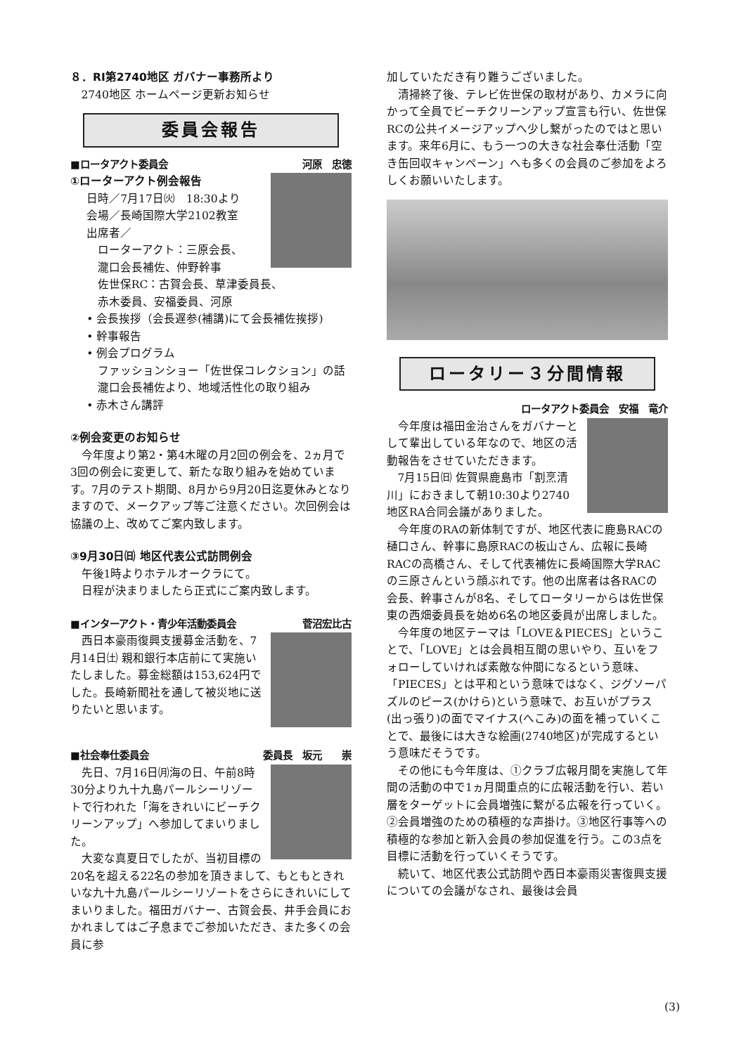８．RI第2740地区 ガバナー事務所より
2740地区 ホームページ更新お知らせ
委員会報告
■ロータアクト委員会 河原　忠徳
①ローターアクト例会報告
日時／7月17日㈫　18:30より
会場／長崎国際大学2102教室
出席者／
ローターアクト：三原会長、
瀧口会長補佐、仲野幹事
佐世保RC：古賀会長、草津委員長、
赤木委員、安福委員、河原
• 会長挨拶（会長遅参(補講)にて会長補佐挨拶)
• 幹事報告
• 例会プログラム
ファッションショー「佐世保コレクション」の話
瀧口会長補佐より、地域活性化の取り組み
• 赤木さん講評
②例会変更のお知らせ
今年度より第2・第4木曜の月2回の例会を、2ヵ月で3回の例会に変更して、新たな取り組みを始めています。7月のテスト期間、8月から9月20日迄夏休みとなりますので、メークアップ等ご注意ください。次回例会は協議の上、改めてご案内致します。
③9月30日㈰ 地区代表公式訪問例会
午後1時よりホテルオークラにて。
日程が決まりましたら正式にご案内致します。
■インターアクト・青少年活動委員会 菅沼宏比古
西日本豪雨復興支援募金活動を、7月14日㈯ 親和銀行本店前にて実施いたしました。募金総額は153,624円でした。長崎新聞社を通して被災地に送りたいと思います。
■社会奉仕委員会 委員長　坂元　　崇
先日、7月16日㈪海の日、午前8時30分より九十九島パールシーリゾートで行われた「海をきれいにビーチクリーンアップ」へ参加してまいりました。
大変な真夏日でしたが、当初目標の20名を超える22名の参加を頂きまして、もともときれいな九十九島パールシーリゾートをさらにきれいにしてまいりました。福田ガバナー、古賀会長、井手会員におかれましてはご子息までご参加いただき、また多くの会員に参
加していただき有り難うございました。
清掃終了後、テレビ佐世保の取材があり、カメラに向かって全員でビーチクリーンアップ宣言も行い、佐世保RCの公共イメージアップへ少し繋がったのではと思います。来年6月に、もう一つの大きな社会奉仕活動「空き缶回収キャンペーン」へも多くの会員のご参加をよろしくお願いいたします。
ロータリー３分間情報
ロータアクト委員会　安福　竜介
今年度は福田金治さんをガバナーとして輩出している年なので、地区の活動報告をさせていただきます。
7月15日㈰ 佐賀県鹿島市「割烹清川」におきまして朝10:30より2740地区RA合同会議がありました。
今年度のRAの新体制ですが、地区代表に鹿島RACの樋口さん、幹事に島原RACの板山さん、広報に長崎RACの高橋さん、そして代表補佐に長崎国際大学RACの三原さんという顔ぶれです。他の出席者は各RACの会長、幹事さんが8名、そしてロータリーからは佐世保東の西畑委員長を始め6名の地区委員が出席しました。
今年度の地区テーマは「LOVE＆PIECES」ということで、「LOVE」とは会員相互間の思いやり、互いをフォローしていければ素敵な仲間になるという意味、「PIECES」とは平和という意味ではなく、ジグソーパズルのピース(かけら)という意味で、お互いがプラス(出っ張り)の面でマイナス(へこみ)の面を補っていくことで、最後には大きな絵画(2740地区)が完成するという意味だそうです。
その他にも今年度は、①クラブ広報月間を実施して年間の活動の中で1ヵ月間重点的に広報活動を行い、若い層をターゲットに会員増強に繋がる広報を行っていく。②会員増強のための積極的な声掛け。③地区行事等への積極的な参加と新入会員の参加促進を行う。この3点を目標に活動を行っていくそうです。
続いて、地区代表公式訪問や西日本豪雨災害復興支援についての会議がなされ、最後は会員
(3)